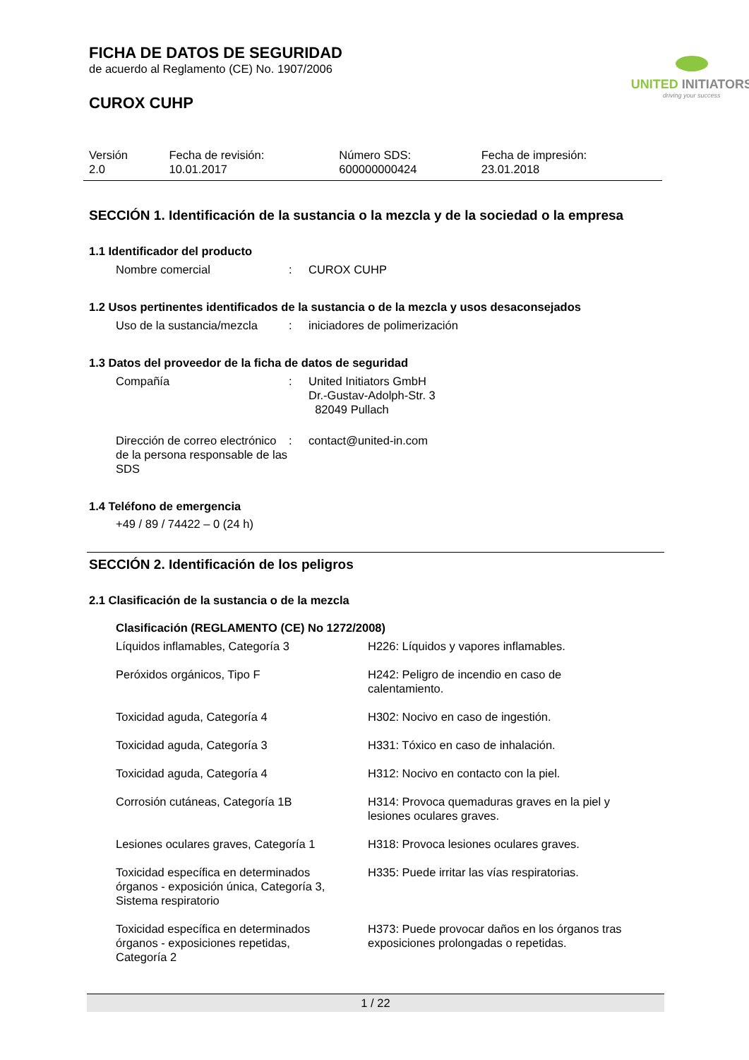FICHA DE DATOS DE SEGURIDAD
de acuerdo al Reglamento (CE) No. 1907/2006
CUROX CUHP
UNITED INITIATORS
driving your success
| Versión 2.0 | Fecha de revisión: 10.01.2017 | Número SDS: 600000000424 | Fecha de impresión: 23.01.2018 |
SECCIÓN 1. Identificación de la sustancia o la mezcla y de la sociedad o la empresa
1.1 Identificador del producto
| Nombre comercial | : | CUROX CUHP |
1.2 Usos pertinentes identificados de la sustancia o de la mezcla y usos desaconsejados
| Uso de la sustancia/mezcla | : | iniciadores de polimerización |
1.3 Datos del proveedor de la ficha de datos de seguridad
| Compañía | : | United Initiators GmbH Dr.-Gustav-Adolph-Str. 3 82049 Pullach |
| Dirección de correo electrónico de la persona responsable de las SDS | : | contact@united-in.com |
1.4 Teléfono de emergencia
+49 / 89 / 74422 – 0 (24 h)
SECCIÓN 2. Identificación de los peligros
2.1 Clasificación de la sustancia o de la mezcla
Clasificación (REGLAMENTO (CE) No 1272/2008)
| Líquidos inflamables, Categoría 3 | H226: Líquidos y vapores inflamables. |
| Peróxidos orgánicos, Tipo F | H242: Peligro de incendio en caso de calentamiento. |
| Toxicidad aguda, Categoría 4 | H302: Nocivo en caso de ingestión. |
| Toxicidad aguda, Categoría 3 | H331: Tóxico en caso de inhalación. |
| Toxicidad aguda, Categoría 4 | H312: Nocivo en contacto con la piel. |
| Corrosión cutáneas, Categoría 1B | H314: Provoca quemaduras graves en la piel y lesiones oculares graves. |
| Lesiones oculares graves, Categoría 1 | H318: Provoca lesiones oculares graves. |
| Toxicidad específica en determinados órganos - exposición única, Categoría 3, Sistema respiratorio | H335: Puede irritar las vías respiratorias. |
| Toxicidad específica en determinados órganos - exposiciones repetidas, Categoría 2 | H373: Puede provocar daños en los órganos tras exposiciones prolongadas o repetidas. |
1 / 22